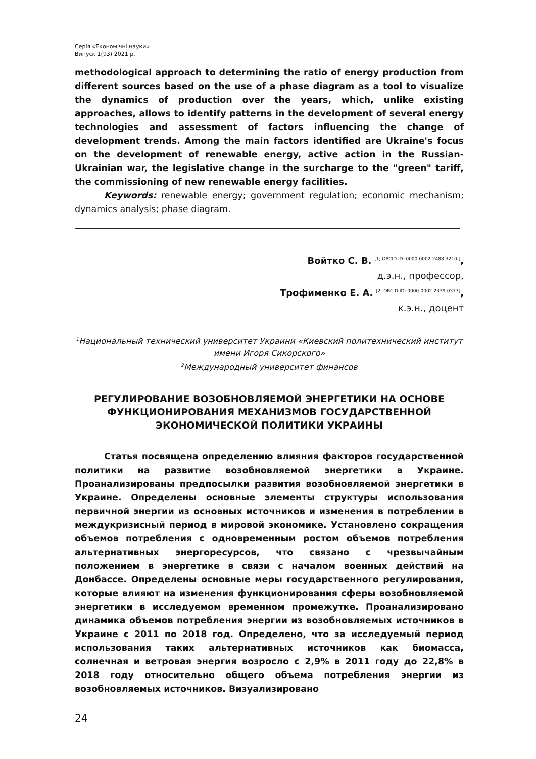Серія «Економічні науки»
Випуск 1(93) 2021 р.
methodological approach to determining the ratio of energy production from different sources based on the use of a phase diagram as a tool to visualize the dynamics of production over the years, which, unlike existing approaches, allows to identify patterns in the development of several energy technologies and assessment of factors influencing the change of development trends. Among the main factors identified are Ukraine's focus on the development of renewable energy, active action in the Russian-Ukrainian war, the legislative change in the surcharge to the "green" tariff, the commissioning of new renewable energy facilities.
Keywords: renewable energy; government regulation; economic mechanism; dynamics analysis; phase diagram.
Войтко С. В. <sup>[1; ORCID ID: 0000-0002-2488-3210 ]</sup>,
д.э.н., профессор,
Трофименко Е. А. <sup>[2; ORCID ID: 0000-0002-2339-0377]</sup>,
к.э.н., доцент
<sup>1</sup> Национальный технический университет Украини «Киевский политехнический институт имени Игоря Сикорского»
<sup>2</sup> Международный университет финансов
РЕГУЛИРОВАНИЕ ВОЗОБНОВЛЯЕМОЙ ЭНЕРГЕТИКИ НА ОСНОВЕ ФУНКЦИОНИРОВАНИЯ МЕХАНИЗМОВ ГОСУДАРСТВЕННОЙ ЭКОНОМИЧЕСКОЙ ПОЛИТИКИ УКРАИНЫ
Статья посвящена определению влияния факторов государственной политики на развитие возобновляемой энергетики в Украине. Проанализированы предпосылки развития возобновляемой энергетики в Украине. Определены основные элементы структуры использования первичной энергии из основных источников и изменения в потреблении в междукризисный период в мировой экономике. Установлено сокращения объемов потребления с одновременным ростом объемов потребления альтернативных энергоресурсов, что связано с чрезвычайным положением в энергетике в связи с началом военных действий на Донбассе. Определены основные меры государственного регулирования, которые влияют на изменения функционирования сферы возобновляемой энергетики в исследуемом временном промежутке. Проанализировано динамика объемов потребления энергии из возобновляемых источников в Украине с 2011 по 2018 год. Определено, что за исследуемый период использования таких альтернативных источников как биомасса, солнечная и ветровая энергия возросло с 2,9% в 2011 году до 22,8% в 2018 году относительно общего объема потребления энергии из возобновляемых источников. Визуализировано
24